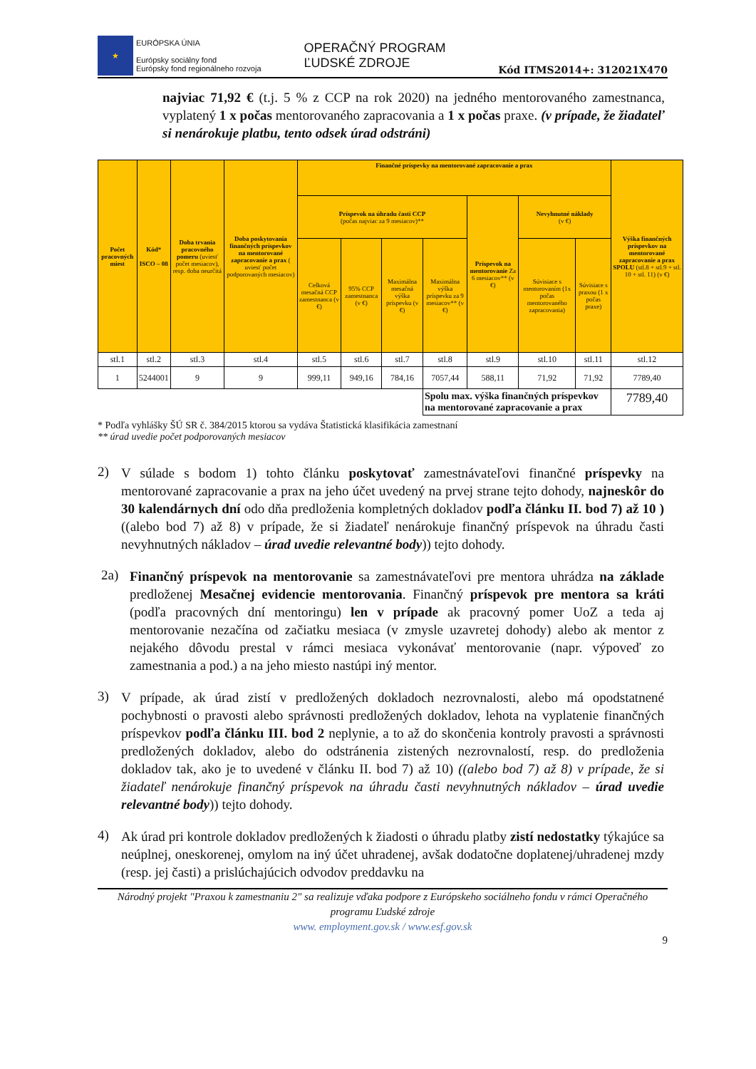★
EURÓPSKA ÚNIA
Európsky sociálny fond
Európsky fond regionálneho rozvoja
OPERAČNÝ PROGRAM
ĽUDSKÉ ZDROJE
Kód ITMS2014+: 312021X470
najviac 71,92 € (t.j. 5 % z CCP na rok 2020) na jedného mentorovaného zamestnanca, vyplatený 1 x počas mentorovaného zapracovania a 1 x počas praxe. (v prípade, že žiadateľ si nenárokuje platbu, tento odsek úrad odstráni)
| Počet pracovných miest | Kód* ISCO – 08 | Doba trvania pracovného pomeru (uviesť počet mesiacov), resp. doba neurčitá | Doba poskytovania finančných príspevkov na mentorované zapracovanie a prax ( uviesť počet podporovaných mesiacov) | Finančné príspevky na mentorované zapracovanie a prax | | | | | | | Výška finančných príspevkov na mentorované zapracovanie a prax SPOLU (stl.8 + stl.9 + stl. 10 + stl. 11) (v €) |
| --- | --- | --- | --- | --- | --- | --- | --- | --- | --- | --- | --- |
| | | | | Príspevok na úhradu časti CCP (počas najviac za 9 mesiacov)** | | | | Príspevok na mentorovanie Za 6 mesiacov** (v €) | Nevyhnutné náklady (v €) | | |
| | | | | Celková mesačná CCP zamestnanca (v €) | 95% CCP zamestnanca (v €) | Maximálna mesačná výška príspevku (v €) | Maximálna výška príspevku za 9 mesiacov** (v €) | | Súvisiace s mentorovaním (1x počas mentorovaného zapracovania) | Súvisiace s praxou (1 x počas praxe) | |
| stl.1 | stl.2 | stl.3 | stl.4 | stl.5 | stl.6 | stl.7 | stl.8 | stl.9 | stl.10 | stl.11 | stl.12 |
| 1 | 5244001 | 9 | 9 | 999,11 | 949,16 | 784,16 | 7057,44 | 588,11 | 71,92 | 71,92 | 7789,40 |
| | | | | | | | Spolu max. výška finančných príspevkov na mentorované zapracovanie a prax | | | | 7789,40 |
* Podľa vyhlášky ŠÚ SR č. 384/2015 ktorou sa vydáva Štatistická klasifikácia zamestnaní
** úrad uvedie počet podporovaných mesiacov
2)
V súlade s bodom 1) tohto článku poskytovať zamestnávateľovi finančné príspevky na mentorované zapracovanie a prax na jeho účet uvedený na prvej strane tejto dohody, najneskôr do 30 kalendárnych dní odo dňa predloženia kompletných dokladov podľa článku II. bod 7) až 10 ) ((alebo bod 7) až 8) v prípade, že si žiadateľ nenárokuje finančný príspevok na úhradu časti nevyhnutných nákladov – úrad uvedie relevantné body)) tejto dohody.
2a)
Finančný príspevok na mentorovanie sa zamestnávateľovi pre mentora uhrádza na základe predloženej Mesačnej evidencie mentorovania. Finančný príspevok pre mentora sa kráti (podľa pracovných dní mentoringu) len v prípade ak pracovný pomer UoZ a teda aj mentorovanie nezačína od začiatku mesiaca (v zmysle uzavretej dohody) alebo ak mentor z nejakého dôvodu prestal v rámci mesiaca vykonávať mentorovanie (napr. výpoveď zo zamestnania a pod.) a na jeho miesto nastúpi iný mentor.
3)
V prípade, ak úrad zistí v predložených dokladoch nezrovnalosti, alebo má opodstatnené pochybnosti o pravosti alebo správnosti predložených dokladov, lehota na vyplatenie finančných príspevkov podľa článku III. bod 2 neplynie, a to až do skončenia kontroly pravosti a správnosti predložených dokladov, alebo do odstránenia zistených nezrovnalostí, resp. do predloženia dokladov tak, ako je to uvedené v článku II. bod 7) až 10) ((alebo bod 7) až 8) v prípade, že si žiadateľ nenárokuje finančný príspevok na úhradu časti nevyhnutných nákladov – úrad uvedie relevantné body)) tejto dohody.
4)
Ak úrad pri kontrole dokladov predložených k žiadosti o úhradu platby zistí nedostatky týkajúce sa neúplnej, oneskorenej, omylom na iný účet uhradenej, avšak dodatočne doplatenej/uhradenej mzdy (resp. jej časti) a prislúchajúcich odvodov preddavku na
Národný projekt "Praxou k zamestnaniu 2" sa realizuje vďaka podpore z Európskeho sociálneho fondu v rámci Operačného programu Ľudské zdroje
www. employment.gov.sk / www.esf.gov.sk
9